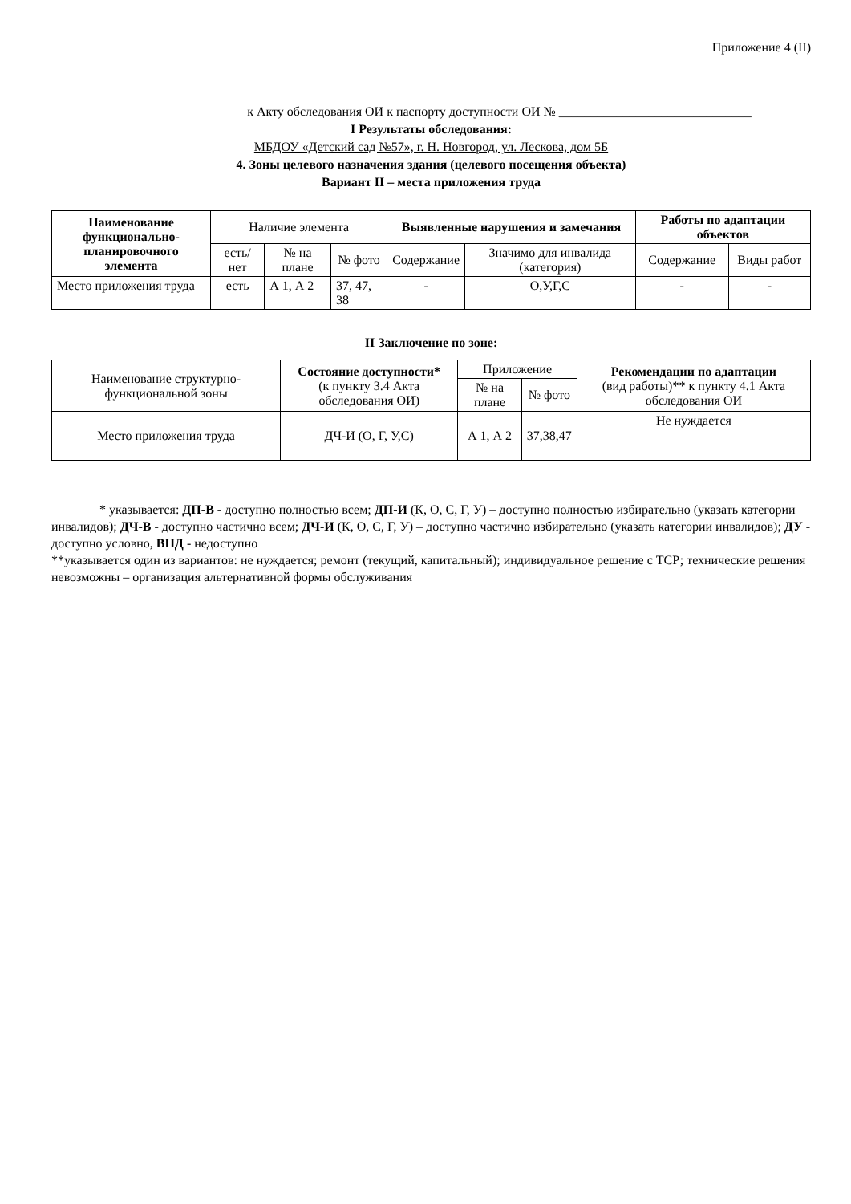Приложение 4 (II)
к Акту обследования ОИ к паспорту доступности ОИ № ______________________________
I Результаты обследования:
МБДОУ «Детский сад №57», г. Н. Новгород, ул. Лескова, дом 5Б
4. Зоны целевого назначения здания (целевого посещения объекта)
Вариант II – места приложения труда
| Наименование функционально-планировочного элемента | Наличие элемента | | | Выявленные нарушения и замечания | | Работы по адаптации объектов | |
| --- | --- | --- | --- | --- | --- | --- | --- |
| | есть/ нет | № на плане | № фото | Содержание | Значимо для инвалида (категория) | Содержание | Виды работ |
| Место приложения труда | есть | А 1, А 2 | 37, 47, 38 | - | О,У,Г,С | - | - |
II Заключение по зоне:
| Наименование структурно-функциональной зоны | Состояние доступности* (к пункту 3.4 Акта обследования ОИ) | Приложение | | Рекомендации по адаптации (вид работы)** к пункту 4.1 Акта обследования ОИ |
| --- | --- | --- | --- | --- |
| | | № на плане | № фото | |
| Место приложения труда | ДЧ-И (О, Г, У,С) | А 1, А 2 | 37,38,47 | Не нуждается |
* указывается: ДП-В - доступно полностью всем; ДП-И (К, О, С, Г, У) – доступно полностью избирательно (указать категории инвалидов); ДЧ-В - доступно частично всем; ДЧ-И (К, О, С, Г, У) – доступно частично избирательно (указать категории инвалидов); ДУ - доступно условно, ВНД - недоступно
**указывается один из вариантов: не нуждается; ремонт (текущий, капитальный); индивидуальное решение с ТСР; технические решения невозможны – организация альтернативной формы обслуживания